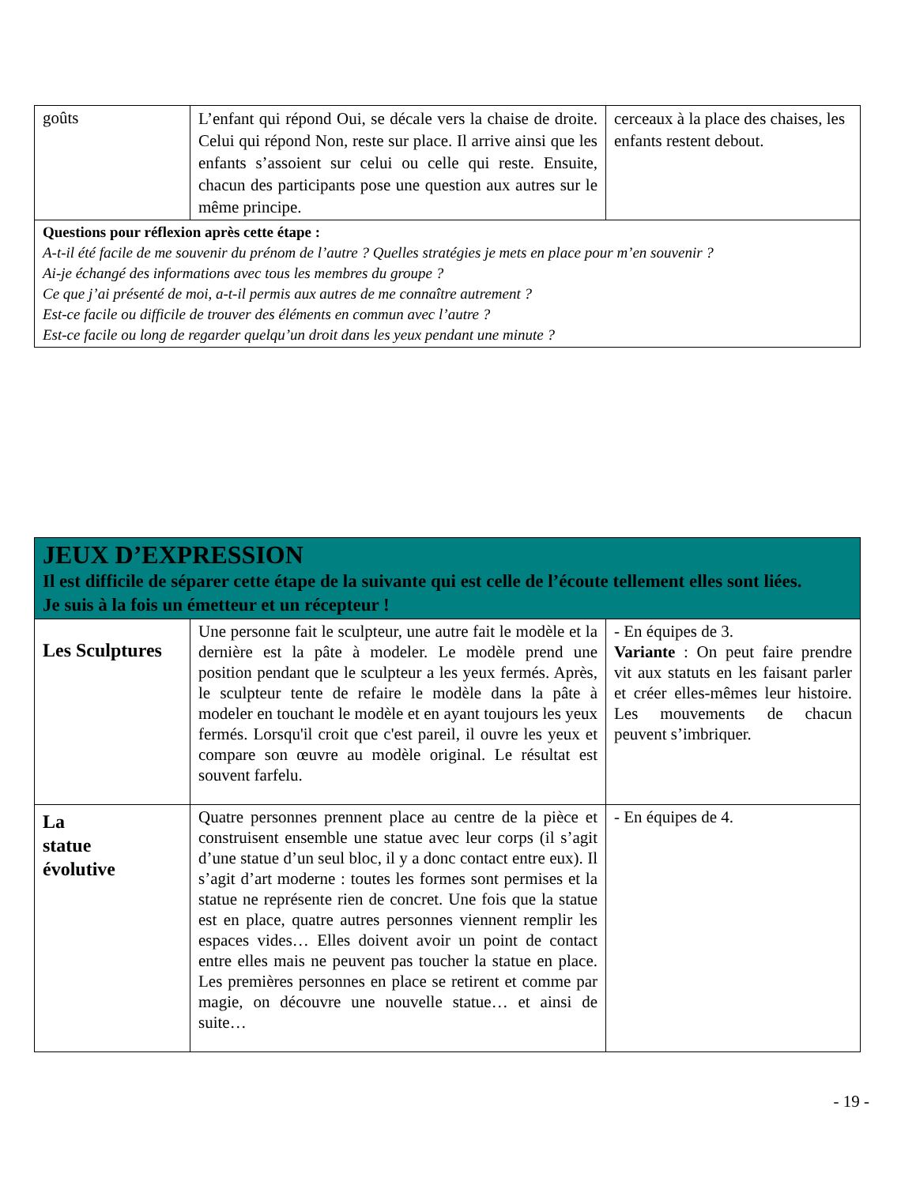| goûts | L’enfant qui répond Oui, se décale vers la chaise de droite. Celui qui répond Non, reste sur place. Il arrive ainsi que les enfants s’assoient sur celui ou celle qui reste. Ensuite, chacun des participants pose une question aux autres sur le même principe. | cerceaux à la place des chaises, les enfants restent debout. |
| Questions pour réflexion après cette étape : A-t-il été facile de me souvenir du prénom de l’autre ? Quelles stratégies je mets en place pour m’en souvenir ? Ai-je échangé des informations avec tous les membres du groupe ? Ce que j’ai présenté de moi, a-t-il permis aux autres de me connaître autrement ? Est-ce facile ou difficile de trouver des éléments en commun avec l’autre ? Est-ce facile ou long de regarder quelqu’un droit dans les yeux pendant une minute ? | | |
| JEUX D’EXPRESSION Il est difficile de séparer cette étape de la suivante qui est celle de l’écoute tellement elles sont liées. Je suis à la fois un émetteur et un récepteur ! | | |
| Les Sculptures | Une personne fait le sculpteur, une autre fait le modèle et la dernière est la pâte à modeler. Le modèle prend une position pendant que le sculpteur a les yeux fermés. Après, le sculpteur tente de refaire le modèle dans la pâte à modeler en touchant le modèle et en ayant toujours les yeux fermés. Lorsqu'il croit que c'est pareil, il ouvre les yeux et compare son œuvre au modèle original. Le résultat est souvent farfelu. | - En équipes de 3. Variante : On peut faire prendre vit aux statuts en les faisant parler et créer elles-mêmes leur histoire. Les mouvements de chacun peuvent s’imbriquer. |
| La statue évolutive | Quatre personnes prennent place au centre de la pièce et construisent ensemble une statue avec leur corps (il s’agit d’une statue d’un seul bloc, il y a donc contact entre eux). Il s’agit d’art moderne : toutes les formes sont permises et la statue ne représente rien de concret. Une fois que la statue est en place, quatre autres personnes viennent remplir les espaces vides… Elles doivent avoir un point de contact entre elles mais ne peuvent pas toucher la statue en place. Les premières personnes en place se retirent et comme par magie, on découvre une nouvelle statue… et ainsi de suite… | - En équipes de 4. |
- 19 -